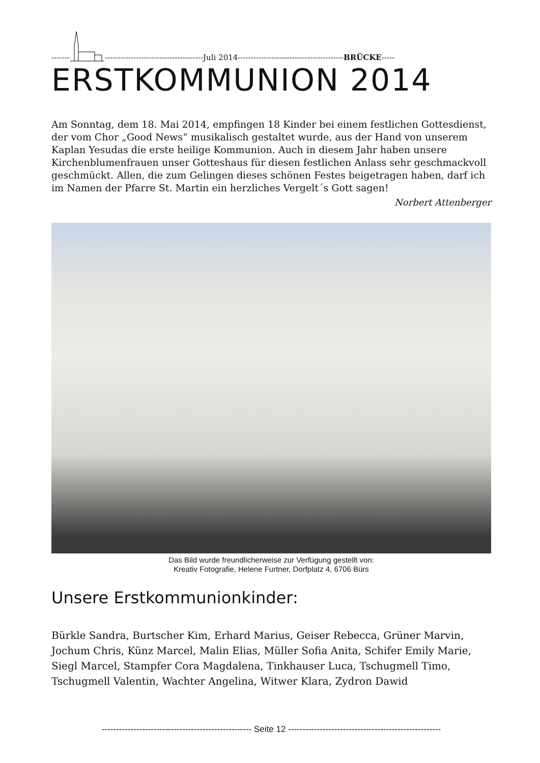------- --------------------------------------Juli 2014-----------------------------------------BRÜCKE-----
ERSTKOMMUNION 2014
Am Sonntag, dem 18. Mai 2014, empfingen 18 Kinder bei einem festlichen Gottesdienst, der vom Chor „Good News“ musikalisch gestaltet wurde, aus der Hand von unserem Kaplan Yesudas die erste heilige Kommunion. Auch in diesem Jahr haben unsere Kirchenblumenfrauen unser Gotteshaus für diesen festlichen Anlass sehr geschmackvoll geschmückt. Allen, die zum Gelingen dieses schönen Festes beigetragen haben, darf ich im Namen der Pfarre St. Martin ein herzliches Vergelt´s Gott sagen!
Norbert Attenberger
Das Bild wurde freundlicherweise zur Verfügung gestellt von:
Kreativ Fotografie, Helene Furtner, Dorfplatz 4, 6706 Bürs
Unsere Erstkommunionkinder:
Bürkle Sandra, Burtscher Kim, Erhard Marius, Geiser Rebecca, Grüner Marvin, Jochum Chris, Künz Marcel, Malin Elias, Müller Sofia Anita, Schifer Emily Marie, Siegl Marcel, Stampfer Cora Magdalena, Tinkhauser Luca, Tschugmell Timo, Tschugmell Valentin, Wachter Angelina, Witwer Klara, Zydron Dawid
---------------------------------------------------- Seite 12 -----------------------------------------------------